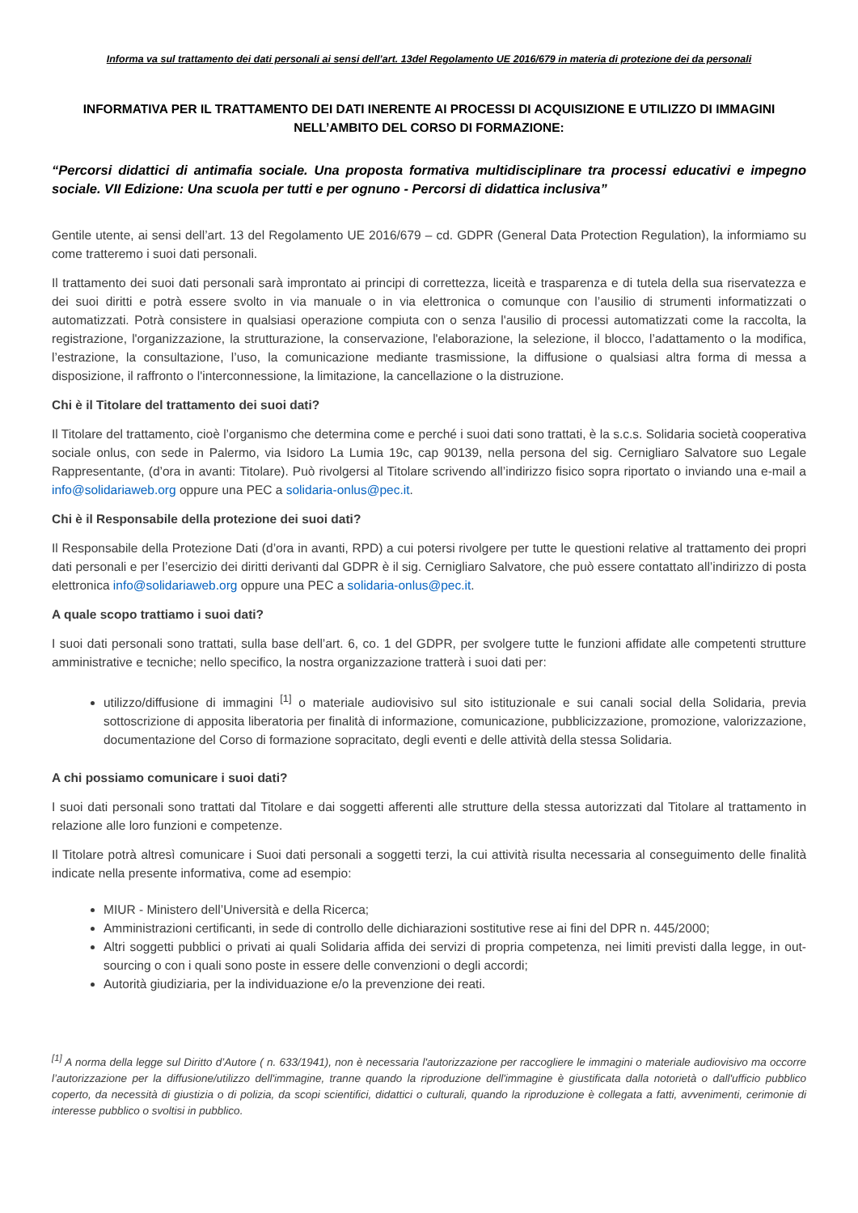Informa va sul trattamento dei dati personali ai sensi dell’art. 13del Regolamento UE 2016/679 in materia di protezione dei da personali
INFORMATIVA PER IL TRATTAMENTO DEI DATI INERENTE AI PROCESSI DI ACQUISIZIONE E UTILIZZO DI IMMAGINI NELL’AMBITO DEL CORSO DI FORMAZIONE:
“Percorsi didattici di antimafia sociale. Una proposta formativa multidisciplinare tra processi educativi e impegno sociale. VII Edizione: Una scuola per tutti e per ognuno - Percorsi di didattica inclusiva”
Gentile utente, ai sensi dell’art. 13 del Regolamento UE 2016/679 – cd. GDPR (General Data Protection Regulation), la informiamo su come tratteremo i suoi dati personali.
Il trattamento dei suoi dati personali sarà improntato ai principi di correttezza, liceità e trasparenza e di tutela della sua riservatezza e dei suoi diritti e potrà essere svolto in via manuale o in via elettronica o comunque con l’ausilio di strumenti informatizzati o automatizzati. Potrà consistere in qualsiasi operazione compiuta con o senza l'ausilio di processi automatizzati come la raccolta, la registrazione, l'organizzazione, la strutturazione, la conservazione, l'elaborazione, la selezione, il blocco, l’adattamento o la modifica, l’estrazione, la consultazione, l’uso, la comunicazione mediante trasmissione, la diffusione o qualsiasi altra forma di messa a disposizione, il raffronto o l'interconnessione, la limitazione, la cancellazione o la distruzione.
Chi è il Titolare del trattamento dei suoi dati?
Il Titolare del trattamento, cioè l’organismo che determina come e perché i suoi dati sono trattati, è la s.c.s. Solidaria società cooperativa sociale onlus, con sede in Palermo, via Isidoro La Lumia 19c, cap 90139, nella persona del sig. Cernigliaro Salvatore suo Legale Rappresentante, (d’ora in avanti: Titolare). Può rivolgersi al Titolare scrivendo all’indirizzo fisico sopra riportato o inviando una e-mail a info@solidariaweb.org oppure una PEC a solidaria-onlus@pec.it.
Chi è il Responsabile della protezione dei suoi dati?
Il Responsabile della Protezione Dati (d’ora in avanti, RPD) a cui potersi rivolgere per tutte le questioni relative al trattamento dei propri dati personali e per l’esercizio dei diritti derivanti dal GDPR è il sig. Cernigliaro Salvatore, che può essere contattato all’indirizzo di posta elettronica info@solidariaweb.org oppure una PEC a solidaria-onlus@pec.it.
A quale scopo trattiamo i suoi dati?
I suoi dati personali sono trattati, sulla base dell’art. 6, co. 1 del GDPR, per svolgere tutte le funzioni affidate alle competenti strutture amministrative e tecniche; nello specifico, la nostra organizzazione tratterà i suoi dati per:
utilizzo/diffusione di immagini <sup>[1]</sup> o materiale audiovisivo sul sito istituzionale e sui canali social della Solidaria, previa sottoscrizione di apposita liberatoria per finalità di informazione, comunicazione, pubblicizzazione, promozione, valorizzazione, documentazione del Corso di formazione sopracitato, degli eventi e delle attività della stessa Solidaria.
A chi possiamo comunicare i suoi dati?
I suoi dati personali sono trattati dal Titolare e dai soggetti afferenti alle strutture della stessa autorizzati dal Titolare al trattamento in relazione alle loro funzioni e competenze.
Il Titolare potrà altresì comunicare i Suoi dati personali a soggetti terzi, la cui attività risulta necessaria al conseguimento delle finalità indicate nella presente informativa, come ad esempio:
MIUR - Ministero dell’Università e della Ricerca;
Amministrazioni certificanti, in sede di controllo delle dichiarazioni sostitutive rese ai fini del DPR n. 445/2000;
Altri soggetti pubblici o privati ai quali Solidaria affida dei servizi di propria competenza, nei limiti previsti dalla legge, in out-sourcing o con i quali sono poste in essere delle convenzioni o degli accordi;
Autorità giudiziaria, per la individuazione e/o la prevenzione dei reati.
<sup>[1]</sup> A norma della legge sul Diritto d’Autore ( n. 633/1941), non è necessaria l'autorizzazione per raccogliere le immagini o materiale audiovisivo ma occorre l’autorizzazione per la diffusione/utilizzo dell'immagine, tranne quando la riproduzione dell'immagine è giustificata dalla notorietà o dall'ufficio pubblico coperto, da necessità di giustizia o di polizia, da scopi scientifici, didattici o culturali, quando la riproduzione è collegata a fatti, avvenimenti, cerimonie di interesse pubblico o svoltisi in pubblico.